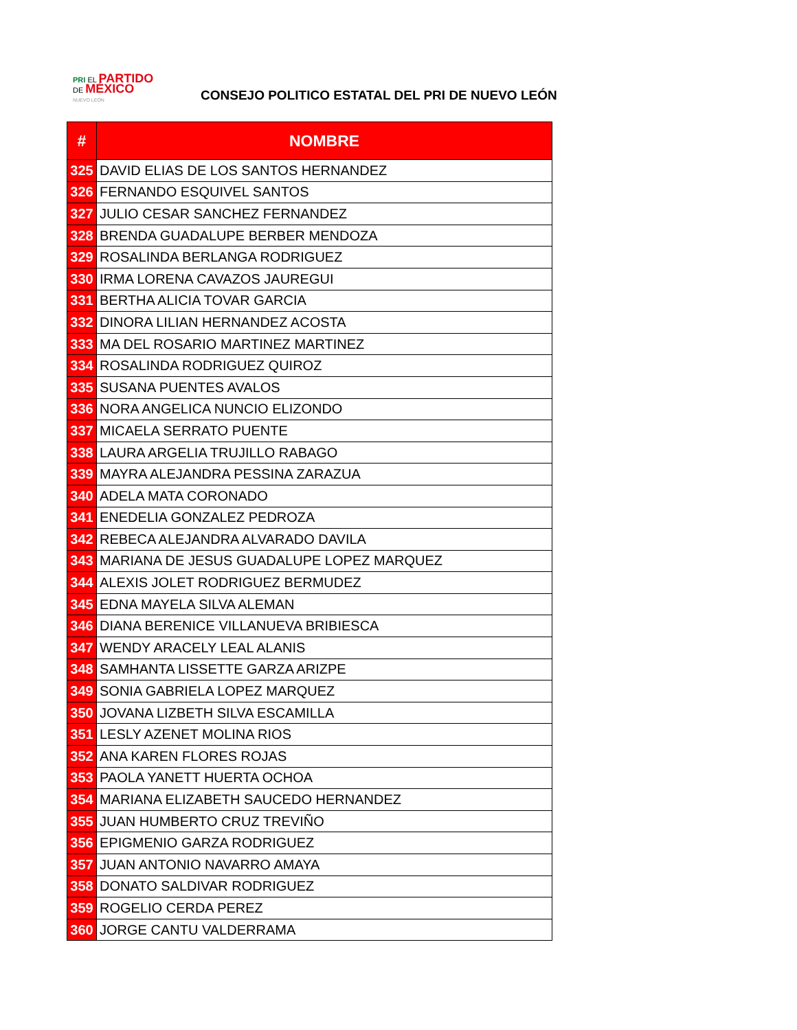PRI EL PARTIDO
DE MÉXICO
NUEVO LEÓN
CONSEJO POLITICO ESTATAL DEL PRI DE NUEVO LEÓN
| # | NOMBRE |
| --- | --- |
| 325 | DAVID ELIAS DE LOS SANTOS HERNANDEZ |
| 326 | FERNANDO ESQUIVEL SANTOS |
| 327 | JULIO CESAR SANCHEZ FERNANDEZ |
| 328 | BRENDA GUADALUPE BERBER MENDOZA |
| 329 | ROSALINDA BERLANGA RODRIGUEZ |
| 330 | IRMA LORENA CAVAZOS JAUREGUI |
| 331 | BERTHA ALICIA TOVAR GARCIA |
| 332 | DINORA LILIAN HERNANDEZ ACOSTA |
| 333 | MA DEL ROSARIO MARTINEZ MARTINEZ |
| 334 | ROSALINDA RODRIGUEZ QUIROZ |
| 335 | SUSANA PUENTES AVALOS |
| 336 | NORA ANGELICA NUNCIO ELIZONDO |
| 337 | MICAELA SERRATO PUENTE |
| 338 | LAURA ARGELIA TRUJILLO RABAGO |
| 339 | MAYRA ALEJANDRA PESSINA ZARAZUA |
| 340 | ADELA MATA CORONADO |
| 341 | ENEDELIA GONZALEZ PEDROZA |
| 342 | REBECA ALEJANDRA ALVARADO DAVILA |
| 343 | MARIANA DE JESUS GUADALUPE LOPEZ MARQUEZ |
| 344 | ALEXIS JOLET RODRIGUEZ BERMUDEZ |
| 345 | EDNA MAYELA SILVA ALEMAN |
| 346 | DIANA BERENICE VILLANUEVA BRIBIESCA |
| 347 | WENDY ARACELY LEAL ALANIS |
| 348 | SAMHANTA LISSETTE GARZA ARIZPE |
| 349 | SONIA GABRIELA LOPEZ MARQUEZ |
| 350 | JOVANA LIZBETH SILVA ESCAMILLA |
| 351 | LESLY AZENET MOLINA RIOS |
| 352 | ANA KAREN FLORES ROJAS |
| 353 | PAOLA YANETT HUERTA OCHOA |
| 354 | MARIANA ELIZABETH SAUCEDO HERNANDEZ |
| 355 | JUAN HUMBERTO CRUZ TREVIÑO |
| 356 | EPIGMENIO GARZA RODRIGUEZ |
| 357 | JUAN ANTONIO NAVARRO AMAYA |
| 358 | DONATO SALDIVAR RODRIGUEZ |
| 359 | ROGELIO CERDA PEREZ |
| 360 | JORGE CANTU VALDERRAMA |